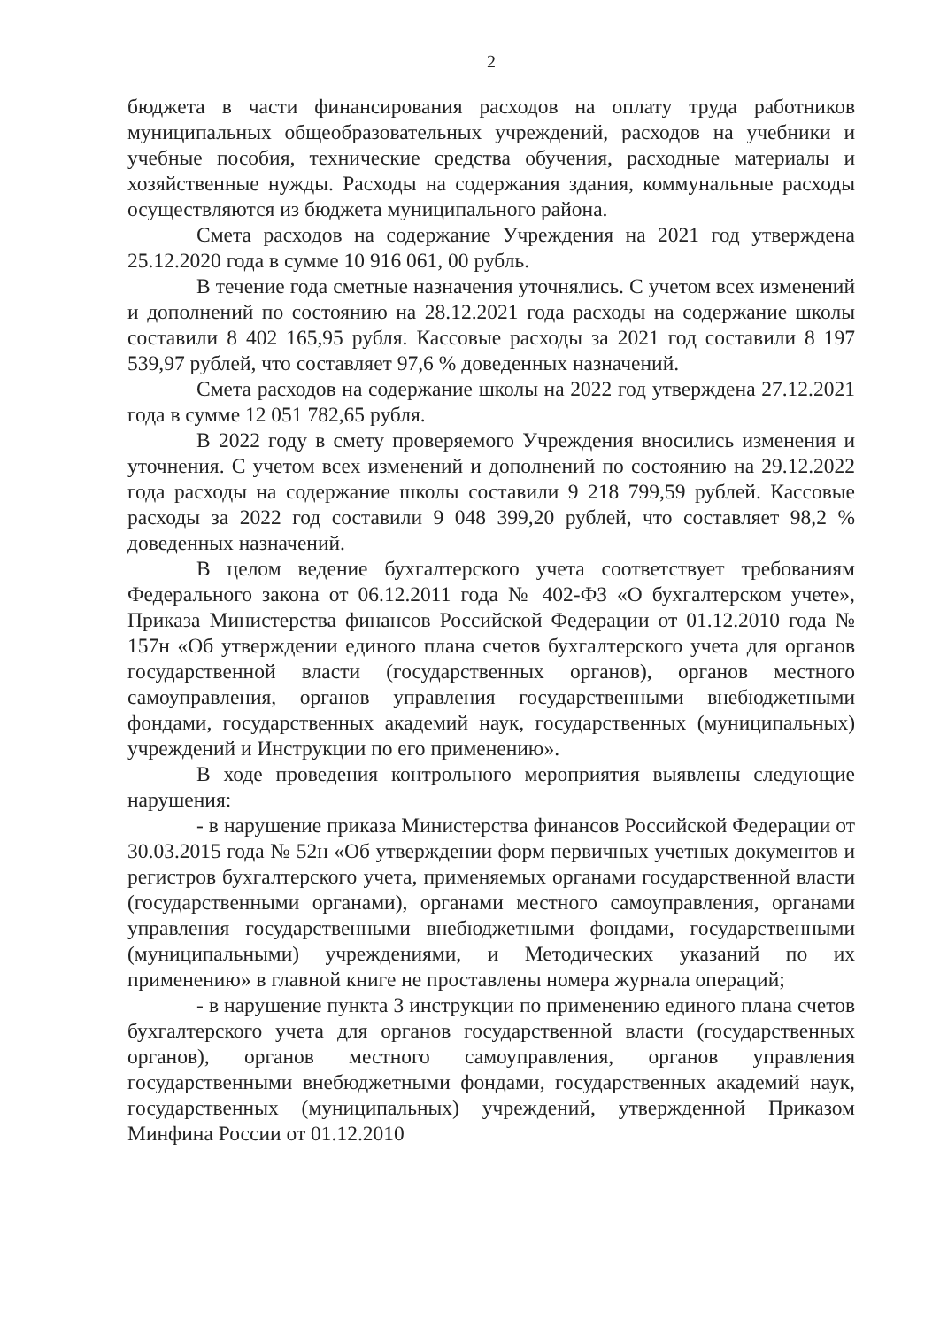2
бюджета в части финансирования расходов на оплату труда работников муниципальных общеобразовательных учреждений, расходов на учебники и учебные пособия, технические средства обучения, расходные материалы и хозяйственные нужды. Расходы на содержания здания, коммунальные расходы осуществляются из бюджета муниципального района.
Смета расходов на содержание Учреждения на 2021 год утверждена 25.12.2020 года в сумме 10 916 061, 00 рубль.
В течение года сметные назначения уточнялись. С учетом всех изменений и дополнений по состоянию на 28.12.2021 года расходы на содержание школы составили 8 402 165,95 рубля. Кассовые расходы за 2021 год составили 8 197 539,97 рублей, что составляет 97,6 % доведенных назначений.
Смета расходов на содержание школы на 2022 год утверждена 27.12.2021 года в сумме 12 051 782,65 рубля.
В 2022 году в смету проверяемого Учреждения вносились изменения и уточнения. С учетом всех изменений и дополнений по состоянию на 29.12.2022 года расходы на содержание школы составили 9 218 799,59 рублей. Кассовые расходы за 2022 год составили 9 048 399,20 рублей, что составляет 98,2 % доведенных назначений.
В целом ведение бухгалтерского учета соответствует требованиям Федерального закона от 06.12.2011 года № 402-ФЗ «О бухгалтерском учете», Приказа Министерства финансов Российской Федерации от 01.12.2010 года № 157н «Об утверждении единого плана счетов бухгалтерского учета для органов государственной власти (государственных органов), органов местного самоуправления, органов управления государственными внебюджетными фондами, государственных академий наук, государственных (муниципальных) учреждений и Инструкции по его применению».
В ходе проведения контрольного мероприятия выявлены следующие нарушения:
- в нарушение приказа Министерства финансов Российской Федерации от 30.03.2015 года № 52н «Об утверждении форм первичных учетных документов и регистров бухгалтерского учета, применяемых органами государственной власти (государственными органами), органами местного самоуправления, органами управления государственными внебюджетными фондами, государственными (муниципальными) учреждениями, и Методических указаний по их применению» в главной книге не проставлены номера журнала операций;
- в нарушение пункта 3 инструкции по применению единого плана счетов бухгалтерского учета для органов государственной власти (государственных органов), органов местного самоуправления, органов управления государственными внебюджетными фондами, государственных академий наук, государственных (муниципальных) учреждений, утвержденной Приказом Минфина России от 01.12.2010